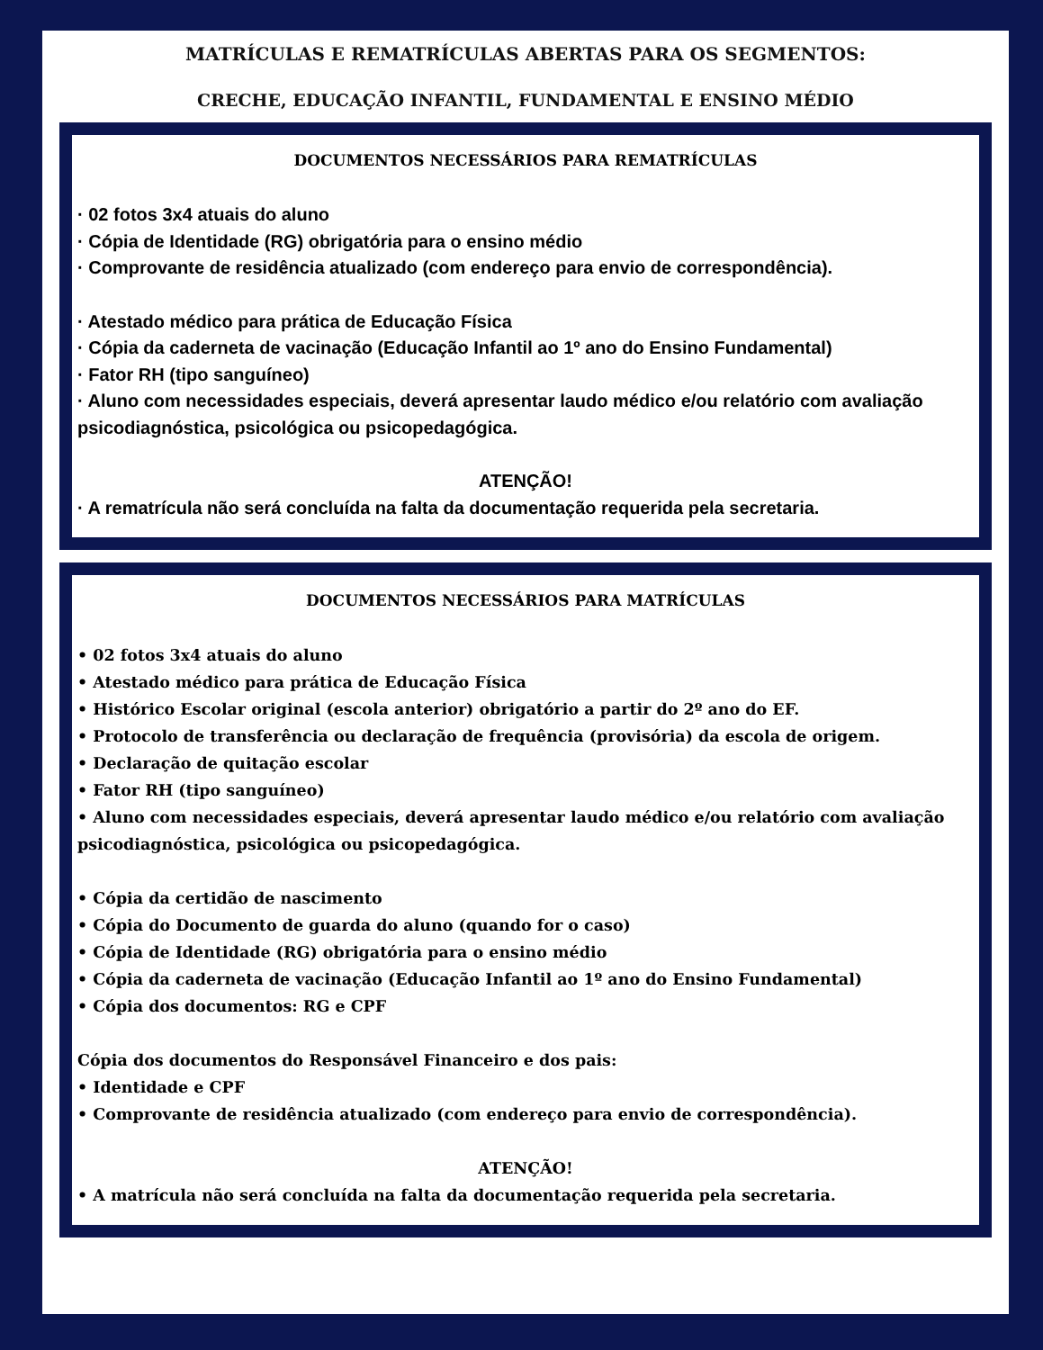MATRÍCULAS E REMATRÍCULAS ABERTAS PARA OS SEGMENTOS:
CRECHE, EDUCAÇÃO INFANTIL, FUNDAMENTAL E ENSINO MÉDIO
DOCUMENTOS NECESSÁRIOS PARA REMATRÍCULAS
· 02 fotos 3x4 atuais do aluno
· Cópia de Identidade (RG) obrigatória para o ensino médio
· Comprovante de residência atualizado (com endereço para envio de correspondência).
· Atestado médico para prática de Educação Física
· Cópia da caderneta de vacinação (Educação Infantil ao 1º ano do Ensino Fundamental)
· Fator RH (tipo sanguíneo)
· Aluno com necessidades especiais, deverá apresentar laudo médico e/ou relatório com avaliação psicodiagnóstica, psicológica ou psicopedagógica.
ATENÇÃO!
· A rematrícula não será concluída na falta da documentação requerida pela secretaria.
DOCUMENTOS NECESSÁRIOS PARA MATRÍCULAS
• 02 fotos 3x4 atuais do aluno
• Atestado médico para prática de Educação Física
• Histórico Escolar original (escola anterior) obrigatório a partir do 2º ano do EF.
• Protocolo de transferência ou declaração de frequência (provisória) da escola de origem.
• Declaração de quitação escolar
• Fator RH (tipo sanguíneo)
• Aluno com necessidades especiais, deverá apresentar laudo médico e/ou relatório com avaliação psicodiagnóstica, psicológica ou psicopedagógica.
• Cópia da certidão de nascimento
• Cópia do Documento de guarda do aluno (quando for o caso)
• Cópia de Identidade (RG) obrigatória para o ensino médio
• Cópia da caderneta de vacinação (Educação Infantil ao 1º ano do Ensino Fundamental)
• Cópia dos documentos: RG e CPF
Cópia dos documentos do Responsável Financeiro e dos pais:
• Identidade e CPF
• Comprovante de residência atualizado (com endereço para envio de correspondência).
ATENÇÃO!
• A matrícula não será concluída na falta da documentação requerida pela secretaria.